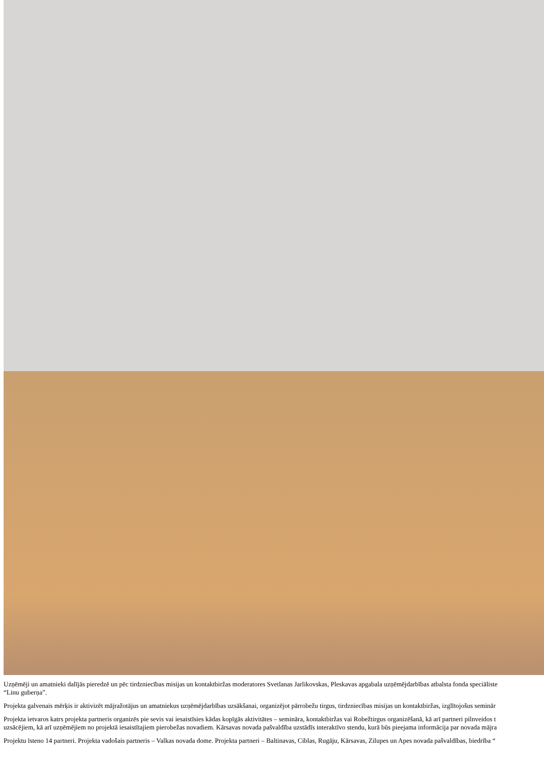Uzņēmēji un amatnieki dalījās pieredzē un pēc tirdzniecības misijas un kontaktbiržas moderatores Svetlanas Jarlikovskas, Pleskavas apgabala uzņēmējdarbības atbalsta fonda speciāliste
“Linu guberņa”.
Projekta galvenais mērķis ir aktivizēt mājražotājus un amatniekus uzņēmējdarbības uzsākšanai, organizējot pārrobežu tirgus, tirdzniecības misijas un kontaktbiržas, izglītojošus seminār
Projekta ietvaros katrs projekta partneris organizēs pie sevis vai iesaistīsies kādas kopīgās aktivitātes – semināra, kontaktbiržas vai Robežtirgus organizēšanā, kā arī partneri pilnveidos t
uzsācējiem, kā arī uzņēmējiem no projektā iesaistītajiem pierobežas novadiem. Kārsavas novada pašvaldība uzstādīs interaktīvo stendu, kurā būs pieejama informācija par novada mājra
Projektu īsteno 14 partneri. Projekta vadošais partneris – Valkas novada dome. Projekta partneri – Baltinavas, Ciblas, Rugāju, Kārsavas, Zilupes un Apes novada pašvaldības, biedrība “